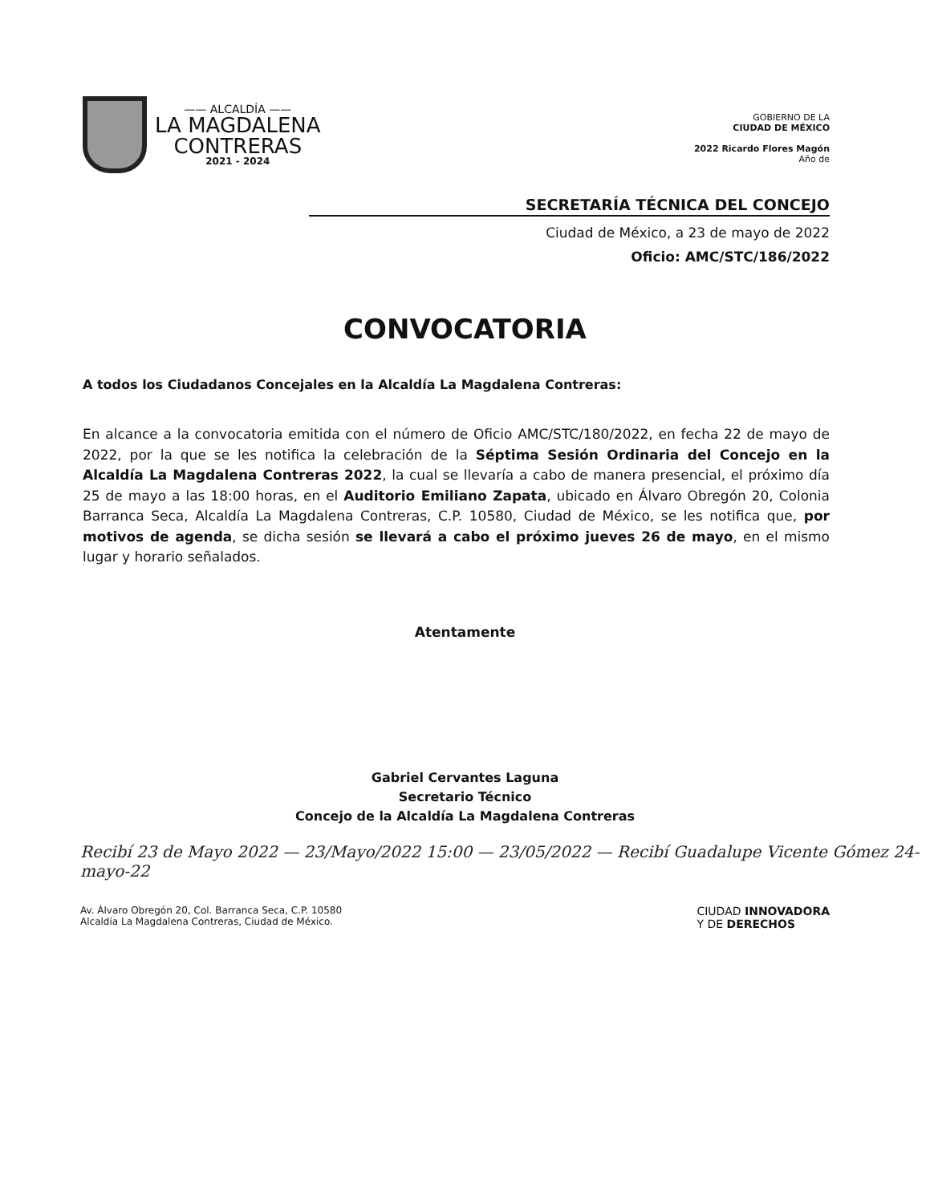—— ALCALDÍA ——
LA MAGDALENA
CONTRERAS
2021 - 2024
GOBIERNO DE LA
CIUDAD DE MÉXICO
2022 Ricardo Flores Magón
Año de
SECRETARÍA TÉCNICA DEL CONCEJO
Ciudad de México, a 23 de mayo de 2022
Oficio: AMC/STC/186/2022
CONVOCATORIA
A todos los Ciudadanos Concejales en la Alcaldía La Magdalena Contreras:
En alcance a la convocatoria emitida con el número de Oficio AMC/STC/180/2022, en fecha 22 de mayo de 2022, por la que se les notifica la celebración de la Séptima Sesión Ordinaria del Concejo en la Alcaldía La Magdalena Contreras 2022, la cual se llevaría a cabo de manera presencial, el próximo día 25 de mayo a las 18:00 horas, en el Auditorio Emiliano Zapata, ubicado en Álvaro Obregón 20, Colonia Barranca Seca, Alcaldía La Magdalena Contreras, C.P. 10580, Ciudad de México, se les notifica que, por motivos de agenda, se dicha sesión se llevará a cabo el próximo jueves 26 de mayo, en el mismo lugar y horario señalados.
Atentamente
Gabriel Cervantes Laguna
Secretario Técnico
Concejo de la Alcaldía La Magdalena Contreras
Recibí 23 de Mayo 2022 — 23/Mayo/2022 15:00 — 23/05/2022 — Recibí Guadalupe Vicente Gómez 24-mayo-22
Av. Álvaro Obregón 20, Col. Barranca Seca, C.P. 10580
Alcaldía La Magdalena Contreras, Ciudad de México.
CIUDAD INNOVADORA
Y DE DERECHOS